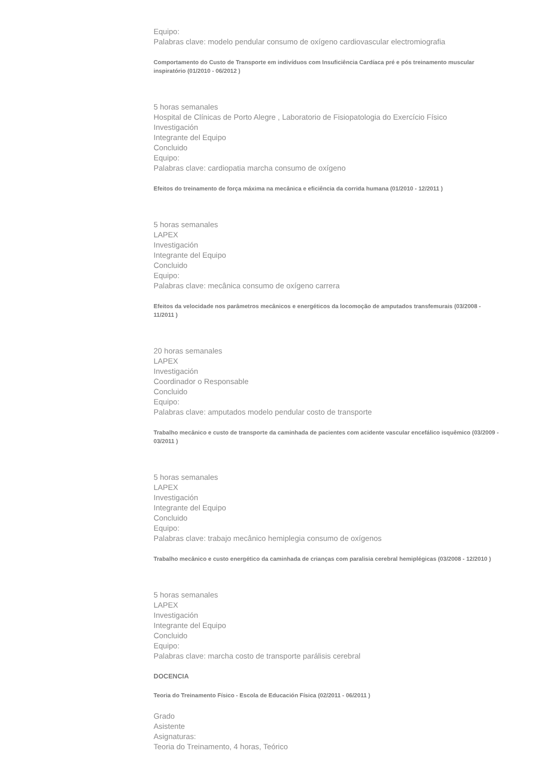Equipo:
Palabras clave: modelo pendular consumo de oxígeno cardiovascular electromiografia
Comportamento do Custo de Transporte em indivíduos com Insuficiência Cardíaca pré e pós treinamento muscular inspiratório (01/2010 - 06/2012 )
5 horas semanales
Hospital de Clínicas de Porto Alegre , Laboratorio de Fisiopatologia do Exercício Físico
Investigación
Integrante del Equipo
Concluido
Equipo:
Palabras clave: cardiopatia marcha consumo de oxígeno
Efeitos do treinamento de força máxima na mecânica e eficiência da corrida humana (01/2010 - 12/2011 )
5 horas semanales
LAPEX
Investigación
Integrante del Equipo
Concluido
Equipo:
Palabras clave: mecânica consumo de oxígeno carrera
Efeitos da velocidade nos parâmetros mecânicos e energéticos da locomoção de amputados transfemurais (03/2008 - 11/2011 )
20 horas semanales
LAPEX
Investigación
Coordinador o Responsable
Concluido
Equipo:
Palabras clave: amputados modelo pendular costo de transporte
Trabalho mecânico e custo de transporte da caminhada de pacientes com acidente vascular encefálico isquêmico (03/2009 - 03/2011 )
5 horas semanales
LAPEX
Investigación
Integrante del Equipo
Concluido
Equipo:
Palabras clave: trabajo mecânico hemiplegia consumo de oxígenos
Trabalho mecânico e custo energético da caminhada de crianças com paralisia cerebral hemiplégicas (03/2008 - 12/2010 )
5 horas semanales
LAPEX
Investigación
Integrante del Equipo
Concluido
Equipo:
Palabras clave: marcha costo de transporte parálisis cerebral
DOCENCIA
Teoria do Treinamento Físico - Escola de Educación Física (02/2011 - 06/2011 )
Grado
Asistente
Asignaturas:
Teoria do Treinamento, 4 horas, Teórico